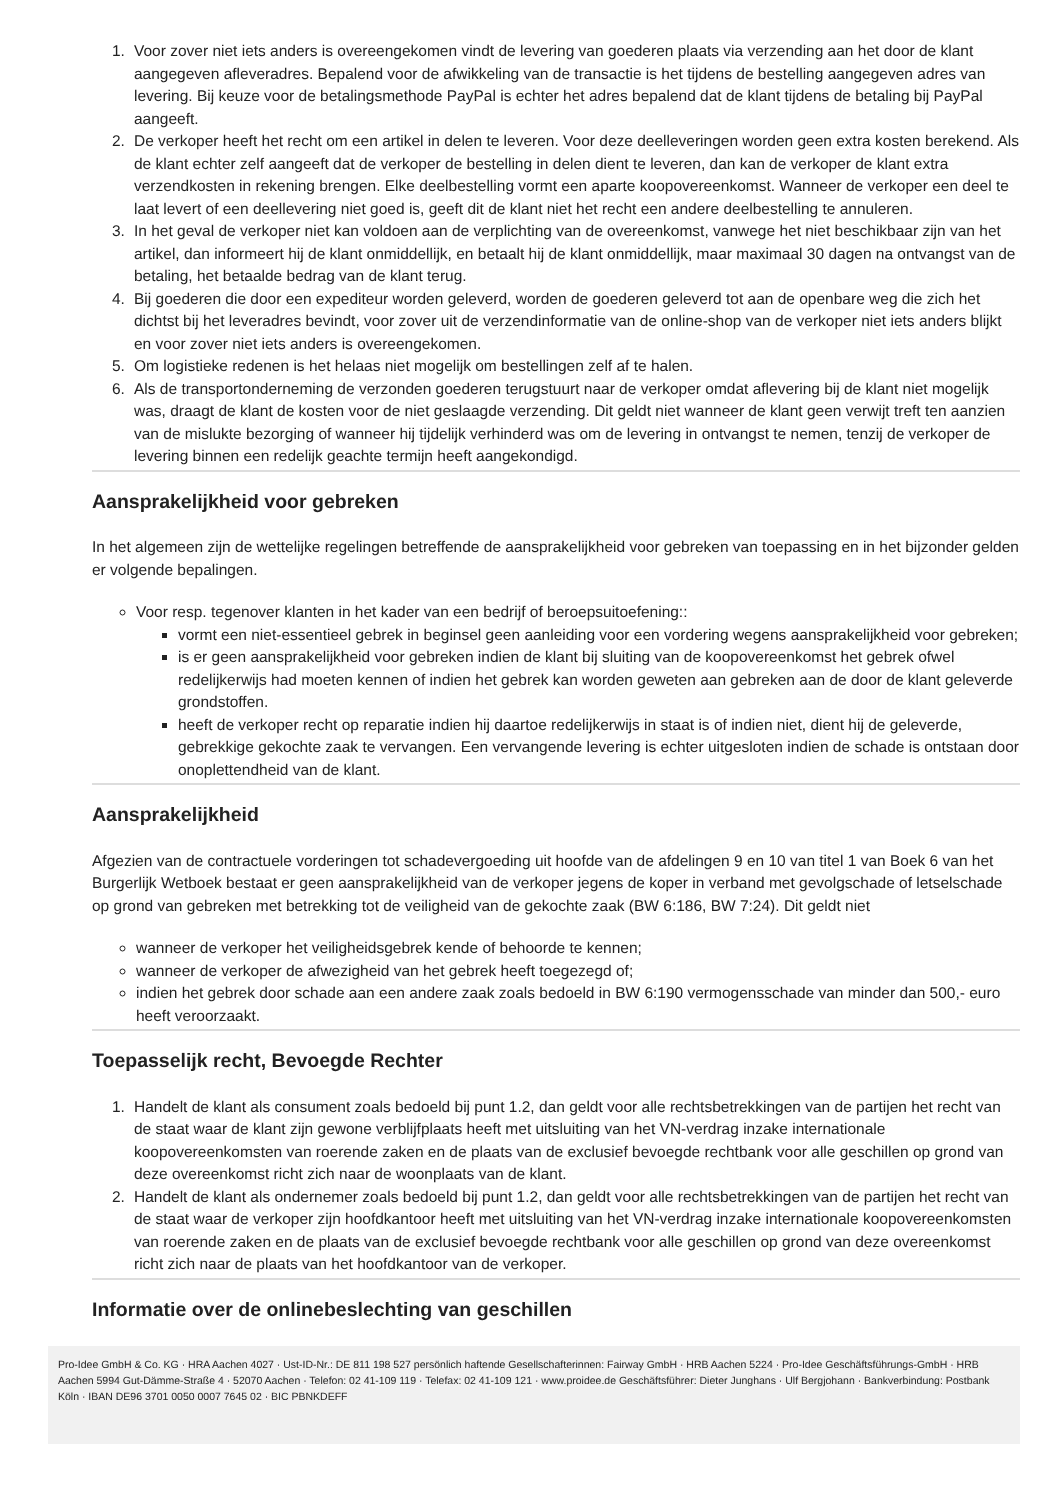1. Voor zover niet iets anders is overeengekomen vindt de levering van goederen plaats via verzending aan het door de klant aangegeven afleveradres. Bepalend voor de afwikkeling van de transactie is het tijdens de bestelling aangegeven adres van levering. Bij keuze voor de betalingsmethode PayPal is echter het adres bepalend dat de klant tijdens de betaling bij PayPal aangeeft.
2. De verkoper heeft het recht om een artikel in delen te leveren. Voor deze deelleveringen worden geen extra kosten berekend. Als de klant echter zelf aangeeft dat de verkoper de bestelling in delen dient te leveren, dan kan de verkoper de klant extra verzendkosten in rekening brengen. Elke deelbestelling vormt een aparte koopovereenkomst. Wanneer de verkoper een deel te laat levert of een deellevering niet goed is, geeft dit de klant niet het recht een andere deelbestelling te annuleren.
3. In het geval de verkoper niet kan voldoen aan de verplichting van de overeenkomst, vanwege het niet beschikbaar zijn van het artikel, dan informeert hij de klant onmiddellijk, en betaalt hij de klant onmiddellijk, maar maximaal 30 dagen na ontvangst van de betaling, het betaalde bedrag van de klant terug.
4. Bij goederen die door een expediteur worden geleverd, worden de goederen geleverd tot aan de openbare weg die zich het dichtst bij het leveradres bevindt, voor zover uit de verzendinformatie van de online-shop van de verkoper niet iets anders blijkt en voor zover niet iets anders is overeengekomen.
5. Om logistieke redenen is het helaas niet mogelijk om bestellingen zelf af te halen.
6. Als de transportonderneming de verzonden goederen terugstuurt naar de verkoper omdat aflevering bij de klant niet mogelijk was, draagt de klant de kosten voor de niet geslaagde verzending. Dit geldt niet wanneer de klant geen verwijt treft ten aanzien van de mislukte bezorging of wanneer hij tijdelijk verhinderd was om de levering in ontvangst te nemen, tenzij de verkoper de levering binnen een redelijk geachte termijn heeft aangekondigd.
Aansprakelijkheid voor gebreken
In het algemeen zijn de wettelijke regelingen betreffende de aansprakelijkheid voor gebreken van toepassing en in het bijzonder gelden er volgende bepalingen.
Voor resp. tegenover klanten in het kader van een bedrijf of beroepsuitoefening::
vormt een niet-essentieel gebrek in beginsel geen aanleiding voor een vordering wegens aansprakelijkheid voor gebreken;
is er geen aansprakelijkheid voor gebreken indien de klant bij sluiting van de koopovereenkomst het gebrek ofwel redelijkerwijs had moeten kennen of indien het gebrek kan worden geweten aan gebreken aan de door de klant geleverde grondstoffen.
heeft de verkoper recht op reparatie indien hij daartoe redelijkerwijs in staat is of indien niet, dient hij de geleverde, gebrekkige gekochte zaak te vervangen. Een vervangende levering is echter uitgesloten indien de schade is ontstaan door onoplettendheid van de klant.
Aansprakelijkheid
Afgezien van de contractuele vorderingen tot schadevergoeding uit hoofde van de afdelingen 9 en 10 van titel 1 van Boek 6 van het Burgerlijk Wetboek bestaat er geen aansprakelijkheid van de verkoper jegens de koper in verband met gevolgschade of letselschade op grond van gebreken met betrekking tot de veiligheid van de gekochte zaak (BW 6:186, BW 7:24). Dit geldt niet
wanneer de verkoper het veiligheidsgebrek kende of behoorde te kennen;
wanneer de verkoper de afwezigheid van het gebrek heeft toegezegd of;
indien het gebrek door schade aan een andere zaak zoals bedoeld in BW 6:190 vermogensschade van minder dan 500,- euro heeft veroorzaakt.
Toepasselijk recht, Bevoegde Rechter
1. Handelt de klant als consument zoals bedoeld bij punt 1.2, dan geldt voor alle rechtsbetrekkingen van de partijen het recht van de staat waar de klant zijn gewone verblijfplaats heeft met uitsluiting van het VN-verdrag inzake internationale koopovereenkomsten van roerende zaken en de plaats van de exclusief bevoegde rechtbank voor alle geschillen op grond van deze overeenkomst richt zich naar de woonplaats van de klant.
2. Handelt de klant als ondernemer zoals bedoeld bij punt 1.2, dan geldt voor alle rechtsbetrekkingen van de partijen het recht van de staat waar de verkoper zijn hoofdkantoor heeft met uitsluiting van het VN-verdrag inzake internationale koopovereenkomsten van roerende zaken en de plaats van de exclusief bevoegde rechtbank voor alle geschillen op grond van deze overeenkomst richt zich naar de plaats van het hoofdkantoor van de verkoper.
Informatie over de onlinebeslechting van geschillen
Pro-Idee GmbH & Co. KG · HRA Aachen 4027 · Ust-ID-Nr.: DE 811 198 527 persönlich haftende Gesellschafterinnen: Fairway GmbH · HRB Aachen 5224 · Pro-Idee Geschäftsführungs-GmbH · HRB Aachen 5994 Gut-Dämme-Straße 4 · 52070 Aachen · Telefon: 02 41-109 119 · Telefax: 02 41-109 121 · www.proidee.de Geschäftsführer: Dieter Junghans · Ulf Bergjohann · Bankverbindung: Postbank Köln · IBAN DE96 3701 0050 0007 7645 02 · BIC PBNKDEFF